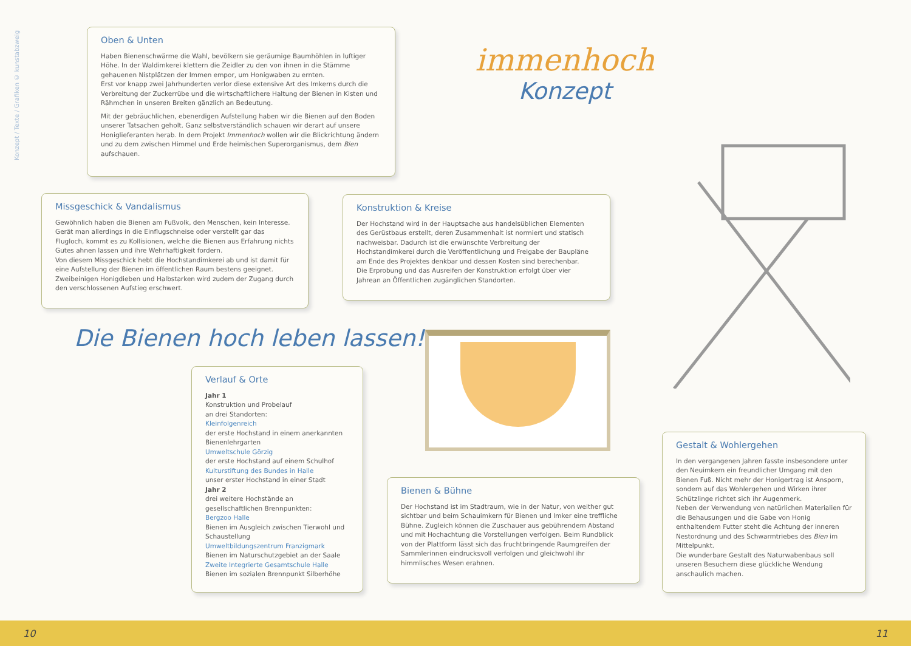Konzept / Texte / Grafiken © kunstabzweig
Oben & Unten
Haben Bienenschwärme die Wahl, bevölkern sie geräumige Baumhöhlen in luftiger Höhe. In der Waldimkerei klettern die Zeidler zu den von ihnen in die Stämme gehauenen Nistplätzen der Immen empor, um Honigwaben zu ernten.
Erst vor knapp zwei Jahrhunderten verlor diese extensive Art des Imkerns durch die Verbreitung der Zuckerrübe und die wirtschaftlichere Haltung der Bienen in Kisten und Rähmchen in unseren Breiten gänzlich an Bedeutung.
Mit der gebräuchlichen, ebenerdigen Aufstellung haben wir die Bienen auf den Boden unserer Tatsachen geholt. Ganz selbstverständlich schauen wir derart auf unsere Honiglieferanten herab. In dem Projekt Immenhoch wollen wir die Blickrichtung ändern und zu dem zwischen Himmel und Erde heimischen Superorganismus, dem Bien aufschauen.
immenhoch
Konzept
Missgeschick & Vandalismus
Gewöhnlich haben die Bienen am Fußvolk, den Menschen, kein Interesse. Gerät man allerdings in die Einflugschneise oder verstellt gar das Flugloch, kommt es zu Kollisionen, welche die Bienen aus Erfahrung nichts Gutes ahnen lassen und ihre Wehrhaftigkeit fordern.
Von diesem Missgeschick hebt die Hochstandimkerei ab und ist damit für eine Aufstellung der Bienen im öffentlichen Raum bestens geeignet. Zweibeinigen Honigdieben und Halbstarken wird zudem der Zugang durch den verschlossenen Aufstieg erschwert.
Konstruktion & Kreise
Der Hochstand wird in der Hauptsache aus handelsüblichen Elementen des Gerüstbaus erstellt, deren Zusammenhalt ist normiert und statisch nachweisbar. Dadurch ist die erwünschte Verbreitung der Hochstandimkerei durch die Veröffentlichung und Freigabe der Baupläne am Ende des Projektes denkbar und dessen Kosten sind berechenbar.
Die Erprobung und das Ausreifen der Konstruktion erfolgt über vier Jahrean an Öffentlichen zugänglichen Standorten.
Die Bienen hoch leben lassen!
Verlauf & Orte
Jahr 1
Konstruktion und Probelauf
an drei Standorten:
Kleinfolgenreich
der erste Hochstand in einem anerkannten Bienenlehrgarten
Umweltschule Görzig
der erste Hochstand auf einem Schulhof
Kulturstiftung des Bundes in Halle
unser erster Hochstand in einer Stadt
Jahr 2
drei weitere Hochstände an gesellschaftlichen Brennpunkten:
Bergzoo Halle
Bienen im Ausgleich zwischen Tierwohl und Schaustellung
Umweltbildungszentrum Franzigmark
Bienen im Naturschutzgebiet an der Saale
Zweite Integrierte Gesamtschule Halle
Bienen im sozialen Brennpunkt Silberhöhe
Bienen & Bühne
Der Hochstand ist im Stadtraum, wie in der Natur, von weither gut sichtbar und beim Schauimkern für Bienen und Imker eine treffliche Bühne. Zugleich können die Zuschauer aus gebührendem Abstand und mit Hochachtung die Vorstellungen verfolgen. Beim Rundblick von der Plattform lässt sich das fruchtbringende Raumgreifen der Sammlerinnen eindrucksvoll verfolgen und gleichwohl ihr himmlisches Wesen erahnen.
Gestalt & Wohlergehen
In den vergangenen Jahren fasste insbesondere unter den Neuimkern ein freundlicher Umgang mit den Bienen Fuß. Nicht mehr der Honigertrag ist Ansporn, sondern auf das Wohlergehen und Wirken ihrer Schützlinge richtet sich ihr Augenmerk.
Neben der Verwendung von natürlichen Materialien für die Behausungen und die Gabe von Honig enthaltendem Futter steht die Achtung der inneren Nestordnung und des Schwarmtriebes des Bien im Mittelpunkt.
Die wunderbare Gestalt des Naturwabenbaus soll unseren Besuchern diese glückliche Wendung anschaulich machen.
10 11